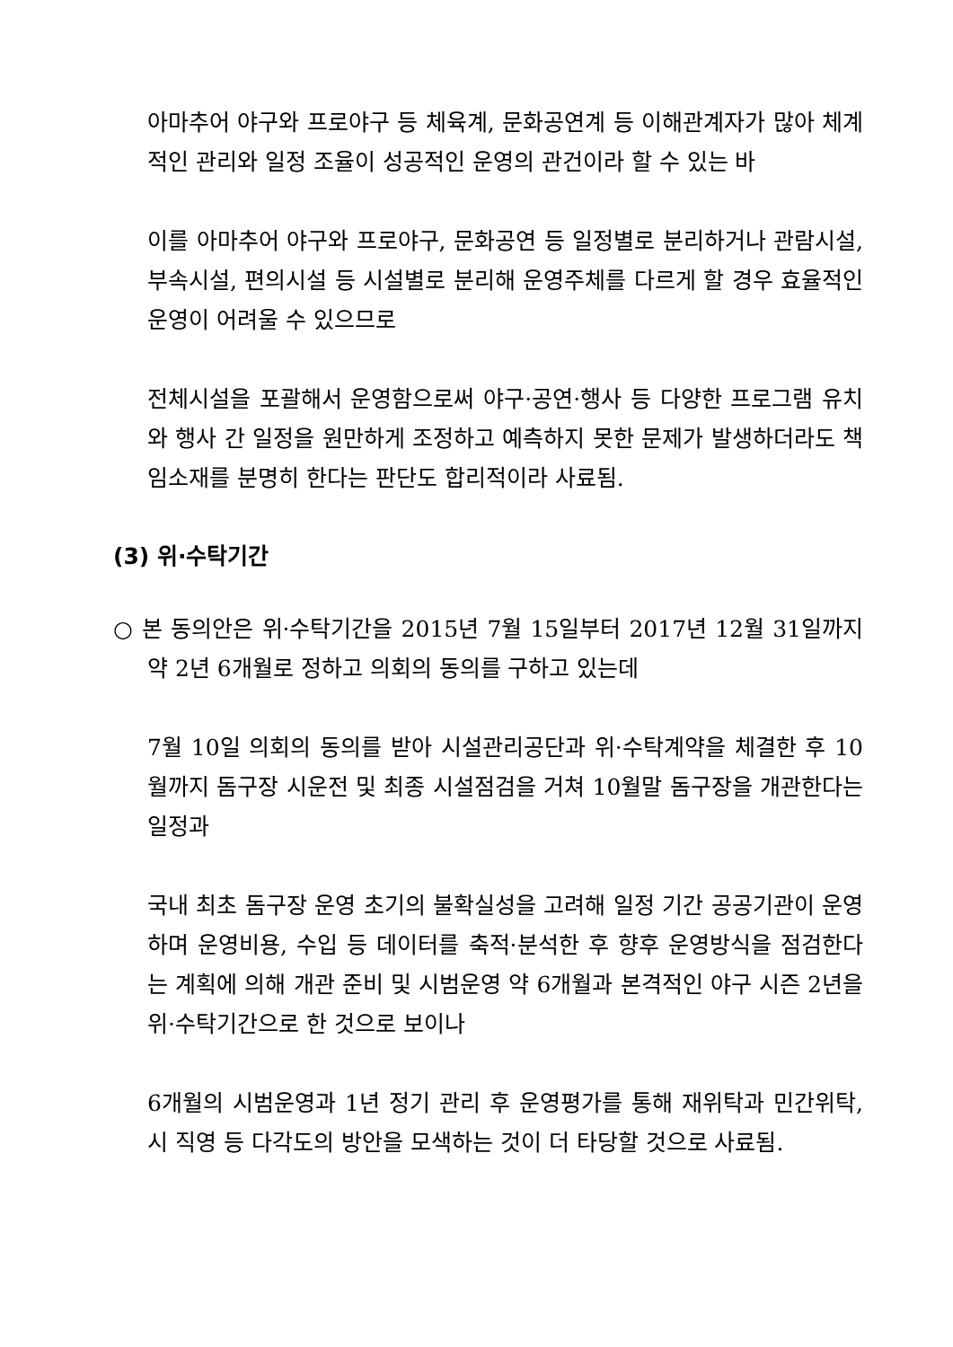아마추어 야구와 프로야구 등 체육계, 문화공연계 등 이해관계자가 많아 체계적인 관리와 일정 조율이 성공적인 운영의 관건이라 할 수 있는 바
이를 아마추어 야구와 프로야구, 문화공연 등 일정별로 분리하거나 관람시설, 부속시설, 편의시설 등 시설별로 분리해 운영주체를 다르게 할 경우 효율적인 운영이 어려울 수 있으므로
전체시설을 포괄해서 운영함으로써 야구·공연·행사 등 다양한 프로그램 유치와 행사 간 일정을 원만하게 조정하고 예측하지 못한 문제가 발생하더라도 책임소재를 분명히 한다는 판단도 합리적이라 사료됨.
(3) 위·수탁기간
○ 본 동의안은 위·수탁기간을 2015년 7월 15일부터 2017년 12월 31일까지 약 2년 6개월로 정하고 의회의 동의를 구하고 있는데
7월 10일 의회의 동의를 받아 시설관리공단과 위·수탁계약을 체결한 후 10월까지 돔구장 시운전 및 최종 시설점검을 거쳐 10월말 돔구장을 개관한다는 일정과
국내 최초 돔구장 운영 초기의 불확실성을 고려해 일정 기간 공공기관이 운영하며 운영비용, 수입 등 데이터를 축적·분석한 후 향후 운영방식을 점검한다는 계획에 의해 개관 준비 및 시범운영 약 6개월과 본격적인 야구 시즌 2년을 위·수탁기간으로 한 것으로 보이나
6개월의 시범운영과 1년 정기 관리 후 운영평가를 통해 재위탁과 민간위탁, 시 직영 등 다각도의 방안을 모색하는 것이 더 타당할 것으로 사료됨.